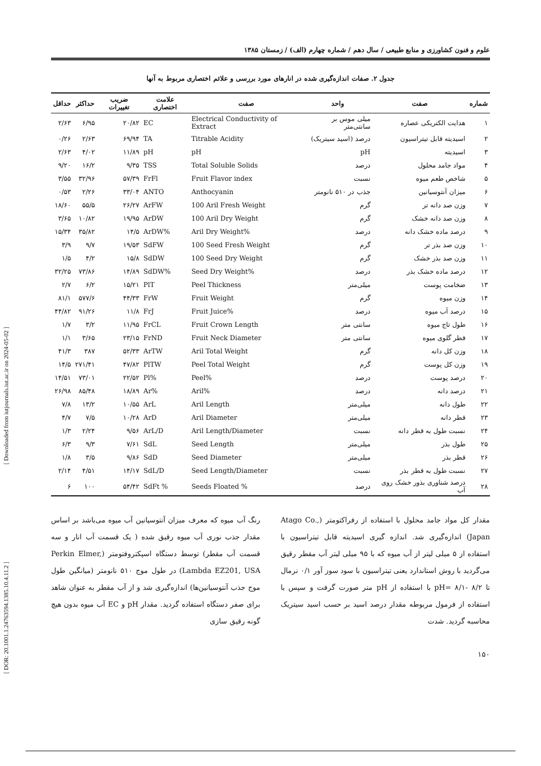[ Downloaded from iutjournals.iut.ac.ir on 2024-05-02 ]
[ DOR: 20.1001.1.24763594.1385.10.4.11.2 ]
علوم و فنون کشاورزی و منابع طبیعی / سال دهم / شماره چهارم (الف) / زمستان ۱۳۸۵
جدول ۲. صفات اندازه‌گیری شده در انارهای مورد بررسی و علائم اختصاری مربوط به آنها
| شماره | صفت | واحد | صفت | علامت اختصاری | ضریب تغییرات | حداکثر | حداقل |
| --- | --- | --- | --- | --- | --- | --- | --- |
| ۱ | هدایت الکتریکی عصاره | میلی موس بر سانتی‌متر | Electrical Conductivity of Extract | EC | ۲۰/۸۲ | ۶/۹۵ | ۲/۶۳ |
| ۲ | اسیدیته قابل تیتراسیون | درصد (اسید سیتریک) | Titrable Acidity | TA | ۶۹/۹۴ | ۲/۶۳ | ۰/۲۶ |
| ۳ | اسیدیته | pH | pH | pH | ۱۱/۸۹ | ۴/۰۲ | ۲/۶۳ |
| ۴ | مواد جامد محلول | درصد | Total Soluble Solids | TSS | ۹/۳۵ | ۱۶/۲ | ۹/۲۰ |
| ۵ | شاخص طعم میوه | نسبت | Fruit Flavor index | FrFl | ۵۷/۳۹ | ۳۲/۹۶ | ۳/۵۵ |
| ۶ | میزان آنتوسیانین | جذب در ۵۱۰ نانومتر | Anthocyanin | ANTO | ۳۳/۰۴ | ۲/۲۶ | ۰/۵۳ |
| ۷ | وزن صد دانه تر | گرم | 100 Aril Fresh Weight | ArFW | ۲۶/۲۷ | ۵۵/۵ | ۱۸/۶۰ |
| ۸ | وزن صد دانه خشک | گرم | 100 Aril Dry Weight | ArDW | ۱۹/۹۵ | ۱۰/۸۲ | ۳/۶۵ |
| ۹ | درصد ماده خشک دانه | درصد | Aril Dry Weight% | ArDW% | ۱۴/۵ | ۳۵/۸۲ | ۱۵/۳۴ |
| ۱۰ | وزن صد بذر تر | گرم | 100 Seed Fresh Weight | SdFW | ۱۹/۵۳ | ۹/۷ | ۳/۹ |
| ۱۱ | وزن صد بذر خشک | گرم | 100 Seed Dry Weight | SdDW | ۱۵/۸ | ۴/۲ | ۱/۵ |
| ۱۲ | درصد ماده خشک بذر | درصد | Seed Dry Weight% | SdDW% | ۱۴/۸۹ | ۷۳/۸۶ | ۳۲/۲۵ |
| ۱۳ | ضخامت پوست | میلی‌متر | Peel Thickness | PlT | ۱۵/۲۱ | ۶/۲ | ۲/۷ |
| ۱۴ | وزن میوه | گرم | Fruit Weight | FrW | ۴۴/۳۳ | ۵۷۷/۶ | ۸۱/۱ |
| ۱۵ | درصد آب میوه | درصد | Fruit Juice% | FrJ | ۱۱/۸ | ۹۱/۲۶ | ۴۴/۸۲ |
| ۱۶ | طول تاج میوه | سانتی متر | Fruit Crown Length | FrCL | ۱۱/۹۵ | ۳/۲ | ۱/۷ |
| ۱۷ | قطر گلوی میوه | سانتی متر | Fruit Neck Diameter | FrND | ۲۳/۱۵ | ۳/۶۵ | ۱/۱ |
| ۱۸ | وزن کل دانه | گرم | Aril Total Weight | ArTW | ۵۲/۳۳ | ۳۸۷ | ۴۱/۳ |
| ۱۹ | وزن کل پوست | گرم | Peel Total Weight | PlTW | ۴۷/۸۲ | ۲۷۱/۴۱ | ۱۴/۵ |
| ۲۰ | درصد پوست | درصد | Peel% | Pl% | ۲۲/۵۲ | ۷۳/۰۱ | ۱۴/۵۱ |
| ۲۱ | درصد دانه | درصد | Aril% | Ar% | ۱۸/۸۹ | ۸۵/۴۸ | ۲۶/۹۸ |
| ۲۲ | طول دانه | میلی‌متر | Aril Length | ArL | ۱۰/۵۵ | ۱۳/۲ | ۷/۸ |
| ۲۳ | قطر دانه | میلی‌متر | Aril Diameter | ArD | ۱۰/۲۸ | ۷/۵ | ۴/۷ |
| ۲۴ | نسبت طول به قطر دانه | نسبت | Aril Length/Diameter | ArL/D | ۹/۵۶ | ۲/۲۴ | ۱/۳ |
| ۲۵ | طول بذر | میلی‌متر | Seed Length | SdL | ۷/۶۱ | ۹/۳ | ۶/۳ |
| ۲۶ | قطر بذر | میلی‌متر | Seed Diameter | SdD | ۹/۸۶ | ۳/۵ | ۱/۸ |
| ۲۷ | نسبت طول به قطر بذر | نسبت | Seed Length/Diameter | SdL/D | ۱۴/۱۷ | ۴/۵۱ | ۲/۱۴ |
| ۲۸ | درصد شناوری بذور خشک روی آب | درصد | Seeds Floated % | SdFt % | ۵۴/۴۲ | ۱۰۰ | ۶ |
مقدار کل مواد جامد محلول با استفاده از رفراکتومتر (Atago Co., Japan) اندازه‌گیری شد. اندازه گیری اسیدیته قابل تیتراسیون با استفاده از ۵ میلی لیتر از آب میوه که با ۹۵ میلی لیتر آب مقطر رقیق می‌گردید با روش استاندارد یعنی تیتراسیون با سود سوز آور ۰/۱ نرمال تا ۸/۲ -۸/۱ =pH با استفاده از pH متر صورت گرفت و سپس با استفاده از فرمول مربوطه مقدار درصد اسید بر حسب اسید سیتریک محاسبه گردید. شدت
رنگ آب میوه که معرف میزان آنتوسیانین آب میوه می‌باشد بر اساس مقدار جذب نوری آب میوه رقیق شده ( یک قسمت آب انار و سه قسمت آب مقطر) توسط دستگاه اسپکتروفتومتر (Perkin Elmer, Lambda EZ201, USA) در طول موج ۵۱۰ نانومتر (میانگین طول موج جذب آنتوسیانین‌ها) اندازه‌گیری شد و از آب مقطر به عنوان شاهد برای صفر دستگاه استفاده گردید. مقدار pH و EC آب میوه بدون هیچ گونه رقیق سازی
۱۵۰